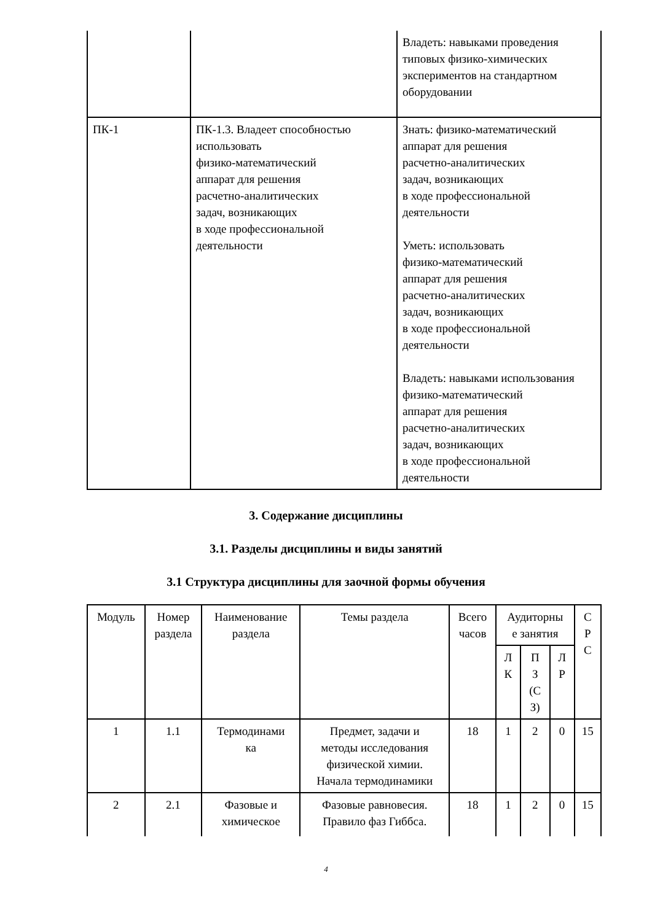| | | Владеть: навыками проведения типовых физико-химических экспериментов на стандартном оборудовании |
| ПК-1 | ПК-1.3. Владеет способностью использовать физико-математический аппарат для решения расчетно-аналитических задач, возникающих в ходе профессиональной деятельности | Знать: физико-математический аппарат для решения расчетно-аналитических задач, возникающих в ходе профессиональной деятельности Уметь: использовать физико-математический аппарат для решения расчетно-аналитических задач, возникающих в ходе профессиональной деятельности Владеть: навыками использования физико-математический аппарат для решения расчетно-аналитических задач, возникающих в ходе профессиональной деятельности |
3. Содержание дисциплины
3.1. Разделы дисциплины и виды занятий
3.1 Структура дисциплины для заочной формы обучения
| Модуль | Номер раздела | Наименование раздела | Темы раздела | Всего часов | Аудиторны е занятия | | | С Р С |
| --- | --- | --- | --- | --- | --- | --- | --- | --- |
| | | | | | Л К | П З (С З) | Л Р | |
| 1 | 1.1 | Термодинами ка | Предмет, задачи и методы исследования физической химии. Начала термодинамики | 18 | 1 | 2 | 0 | 15 |
| 2 | 2.1 | Фазовые и химическое | Фазовые равновесия. Правило фаз Гиббса. | 18 | 1 | 2 | 0 | 15 |
4